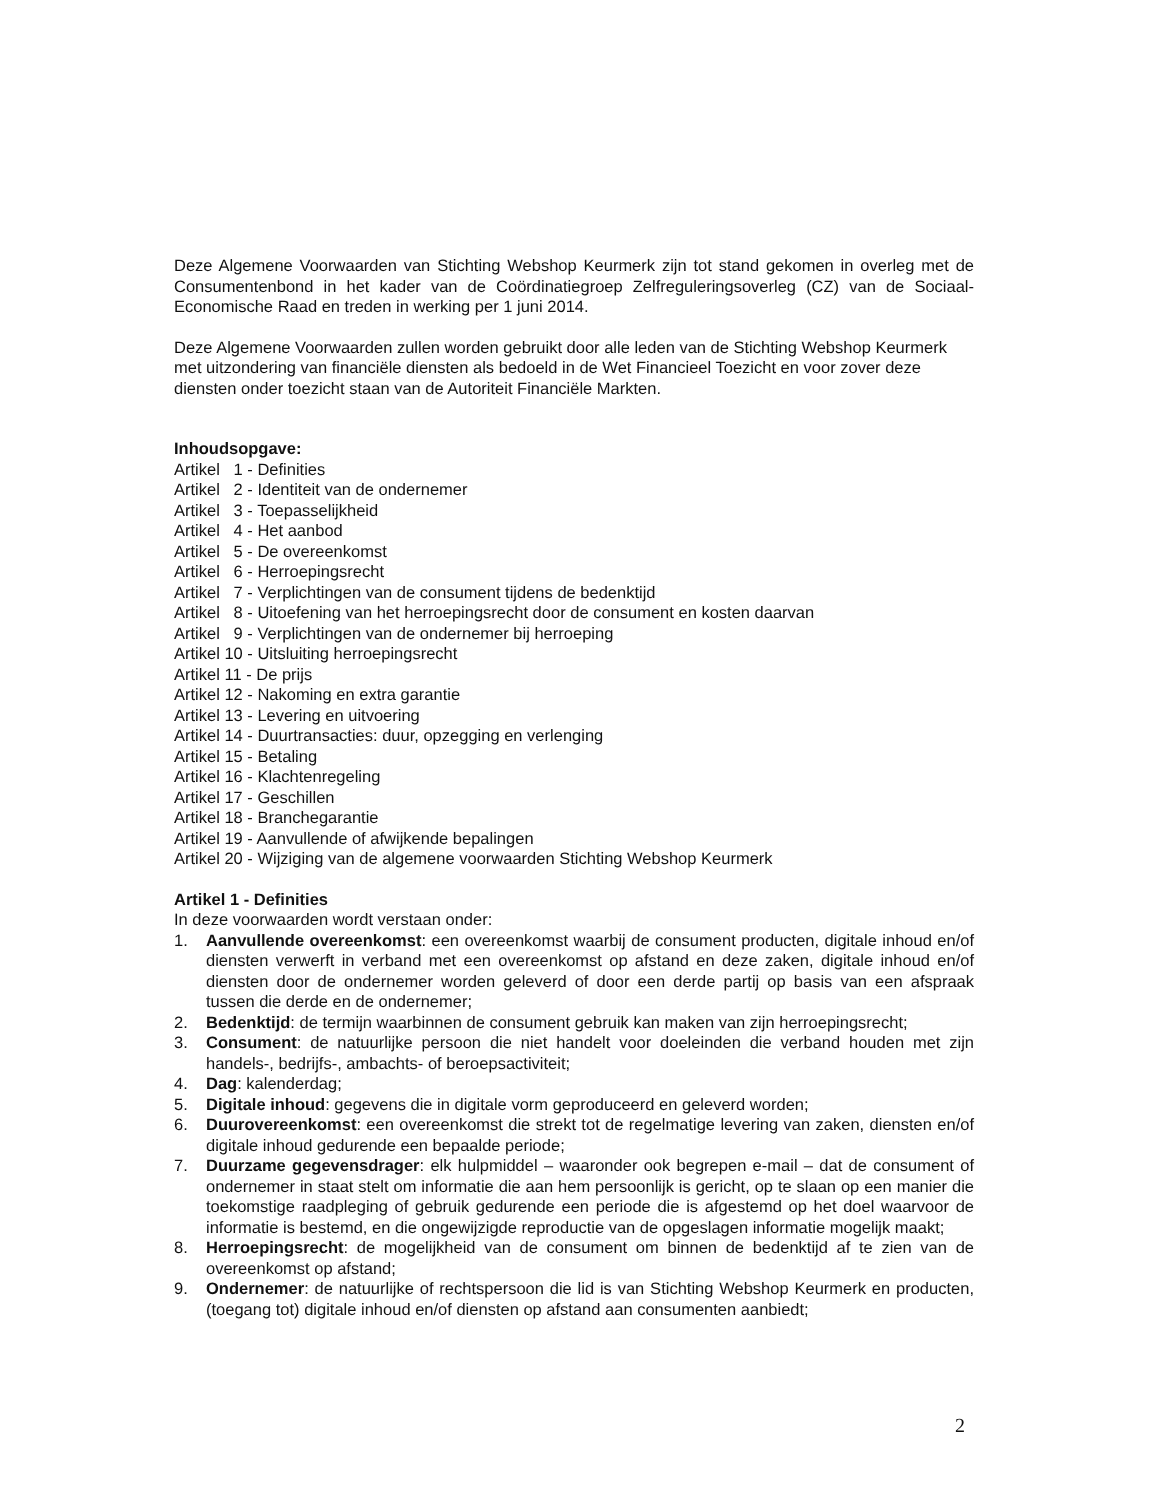Deze Algemene Voorwaarden van Stichting Webshop Keurmerk zijn tot stand gekomen in overleg met de Consumentenbond in het kader van de Coördinatiegroep Zelfreguleringsoverleg (CZ) van de Sociaal-Economische Raad en treden in werking per 1 juni 2014.
Deze Algemene Voorwaarden zullen worden gebruikt door alle leden van de Stichting Webshop Keurmerk met uitzondering van financiële diensten als bedoeld in de Wet Financieel Toezicht en voor zover deze diensten onder toezicht staan van de Autoriteit Financiële Markten.
Inhoudsopgave:
Artikel 1 - Definities
Artikel 2 - Identiteit van de ondernemer
Artikel 3 - Toepasselijkheid
Artikel 4 - Het aanbod
Artikel 5 - De overeenkomst
Artikel 6 - Herroepingsrecht
Artikel 7 - Verplichtingen van de consument tijdens de bedenktijd
Artikel 8 - Uitoefening van het herroepingsrecht door de consument en kosten daarvan
Artikel 9 - Verplichtingen van de ondernemer bij herroeping
Artikel 10 - Uitsluiting herroepingsrecht
Artikel 11 - De prijs
Artikel 12 - Nakoming en extra garantie
Artikel 13 - Levering en uitvoering
Artikel 14 - Duurtransacties: duur, opzegging en verlenging
Artikel 15 - Betaling
Artikel 16 - Klachtenregeling
Artikel 17 - Geschillen
Artikel 18 - Branchegarantie
Artikel 19 - Aanvullende of afwijkende bepalingen
Artikel 20 - Wijziging van de algemene voorwaarden Stichting Webshop Keurmerk
Artikel 1 - Definities
In deze voorwaarden wordt verstaan onder:
1. Aanvullende overeenkomst: een overeenkomst waarbij de consument producten, digitale inhoud en/of diensten verwerft in verband met een overeenkomst op afstand en deze zaken, digitale inhoud en/of diensten door de ondernemer worden geleverd of door een derde partij op basis van een afspraak tussen die derde en de ondernemer;
2. Bedenktijd: de termijn waarbinnen de consument gebruik kan maken van zijn herroepingsrecht;
3. Consument: de natuurlijke persoon die niet handelt voor doeleinden die verband houden met zijn handels-, bedrijfs-, ambachts- of beroepsactiviteit;
4. Dag: kalenderdag;
5. Digitale inhoud: gegevens die in digitale vorm geproduceerd en geleverd worden;
6. Duurovereenkomst: een overeenkomst die strekt tot de regelmatige levering van zaken, diensten en/of digitale inhoud gedurende een bepaalde periode;
7. Duurzame gegevensdrager: elk hulpmiddel – waaronder ook begrepen e-mail – dat de consument of ondernemer in staat stelt om informatie die aan hem persoonlijk is gericht, op te slaan op een manier die toekomstige raadpleging of gebruik gedurende een periode die is afgestemd op het doel waarvoor de informatie is bestemd, en die ongewijzigde reproductie van de opgeslagen informatie mogelijk maakt;
8. Herroepingsrecht: de mogelijkheid van de consument om binnen de bedenktijd af te zien van de overeenkomst op afstand;
9. Ondernemer: de natuurlijke of rechtspersoon die lid is van Stichting Webshop Keurmerk en producten, (toegang tot) digitale inhoud en/of diensten op afstand aan consumenten aanbiedt;
2